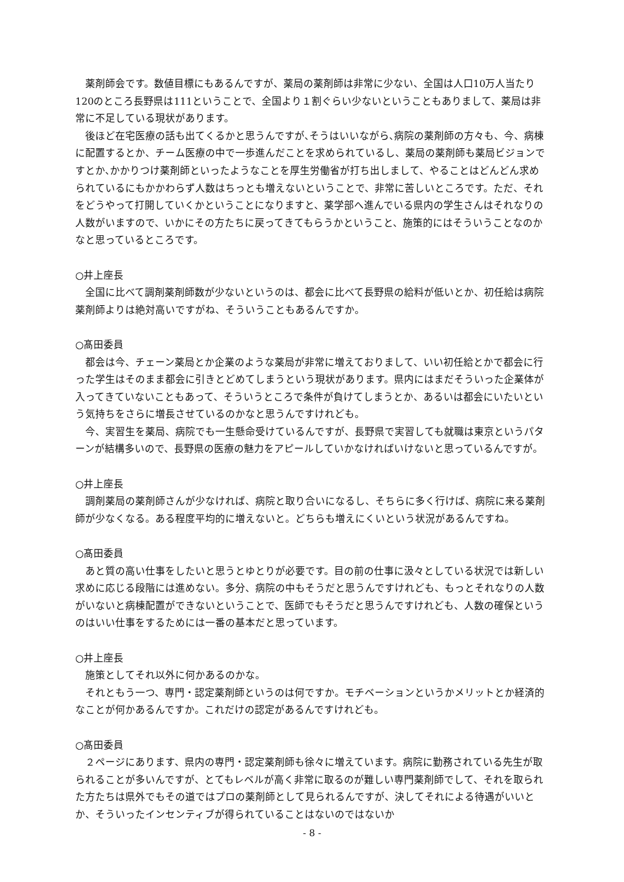薬剤師会です。数値目標にもあるんですが、薬局の薬剤師は非常に少ない、全国は人口10万人当たり120のところ長野県は111ということで、全国より１割ぐらい少ないということもありまして、薬局は非常に不足している現状があります。
後ほど在宅医療の話も出てくるかと思うんですが､そうはいいながら､病院の薬剤師の方々も、今、病棟に配置するとか、チーム医療の中で一歩進んだことを求められているし、薬局の薬剤師も薬局ビジョンですとか､かかりつけ薬剤師といったようなことを厚生労働省が打ち出しまして、やることはどんどん求められているにもかかわらず人数はちっとも増えないということで、非常に苦しいところです。ただ、それをどうやって打開していくかということになりますと、薬学部へ進んでいる県内の学生さんはそれなりの人数がいますので、いかにその方たちに戻ってきてもらうかということ、施策的にはそういうことなのかなと思っているところです。
○井上座長
全国に比べて調剤薬剤師数が少ないというのは、都会に比べて長野県の給料が低いとか、初任給は病院薬剤師よりは絶対高いですがね、そういうこともあるんですか。
○髙田委員
都会は今、チェーン薬局とか企業のような薬局が非常に増えておりまして、いい初任給とかで都会に行った学生はそのまま都会に引きとどめてしまうという現状があります。県内にはまだそういった企業体が入ってきていないこともあって、そういうところで条件が負けてしまうとか、あるいは都会にいたいという気持ちをさらに増長させているのかなと思うんですけれども。
今、実習生を薬局、病院でも一生懸命受けているんですが、長野県で実習しても就職は東京というパターンが結構多いので、長野県の医療の魅力をアピールしていかなければいけないと思っているんですが。
○井上座長
調剤薬局の薬剤師さんが少なければ、病院と取り合いになるし、そちらに多く行けば、病院に来る薬剤師が少なくなる。ある程度平均的に増えないと。どちらも増えにくいという状況があるんですね。
○髙田委員
あと質の高い仕事をしたいと思うとゆとりが必要です。目の前の仕事に汲々としている状況では新しい求めに応じる段階には進めない。多分、病院の中もそうだと思うんですけれども、もっとそれなりの人数がいないと病棟配置ができないということで、医師でもそうだと思うんですけれども、人数の確保というのはいい仕事をするためには一番の基本だと思っています。
○井上座長
施策としてそれ以外に何かあるのかな。
それともう一つ、専門・認定薬剤師というのは何ですか。モチベーションというかメリットとか経済的なことが何かあるんですか。これだけの認定があるんですけれども。
○髙田委員
２ページにあります、県内の専門・認定薬剤師も徐々に増えています。病院に勤務されている先生が取られることが多いんですが、とてもレベルが高く非常に取るのが難しい専門薬剤師でして、それを取られた方たちは県外でもその道ではプロの薬剤師として見られるんですが、決してそれによる待遇がいいとか、そういったインセンティブが得られていることはないのではないか
- 8 -